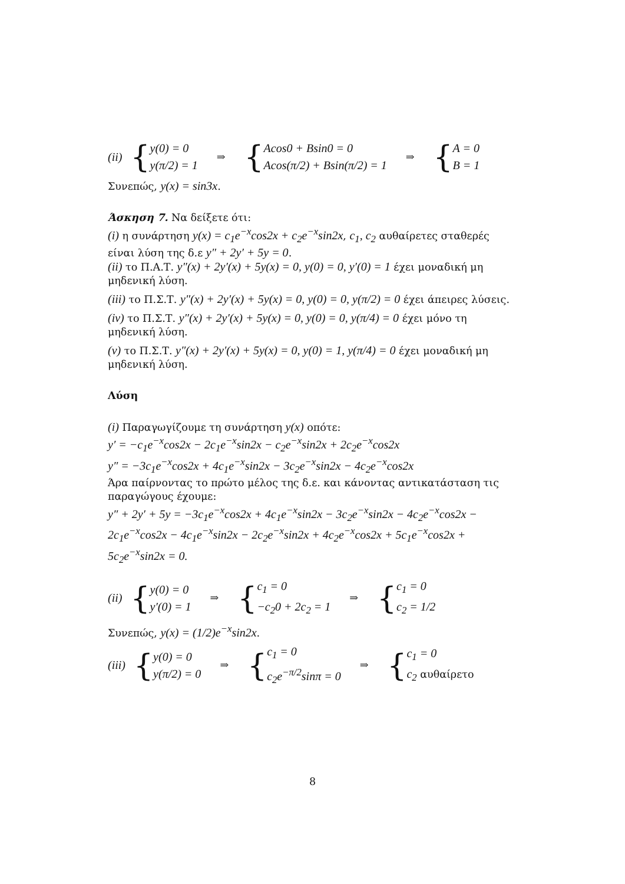(ii)
{
y(0) = 0
y(π/2) = 1
⇒
{
Acos0 + Bsin0 = 0
Acos(π/2) + Bsin(π/2) = 1
⇒
{
A = 0
B = 1
Συνεπώς, y(x) = sin3x.
Άσκηση 7. Να δείξετε ότι:
(i) η συνάρτηση y(x) = c<sub>1</sub>e<sup>−x</sup>cos2x + c<sub>2</sub>e<sup>−x</sup>sin2x, c<sub>1</sub>, c<sub>2</sub> αυθαίρετες σταθερές είναι λύση της δ.ε y″ + 2y′ + 5y = 0.
(ii) το Π.Α.Τ. y″(x) + 2y′(x) + 5y(x) = 0, y(0) = 0, y′(0) = 1 έχει μοναδική μη μηδενική λύση.
(iii) το Π.Σ.Τ. y″(x) + 2y′(x) + 5y(x) = 0, y(0) = 0, y(π/2) = 0 έχει άπειρες λύσεις.
(iv) το Π.Σ.Τ. y″(x) + 2y′(x) + 5y(x) = 0, y(0) = 0, y(π/4) = 0 έχει μόνο τη μηδενική λύση.
(v) το Π.Σ.Τ. y″(x) + 2y′(x) + 5y(x) = 0, y(0) = 1, y(π/4) = 0 έχει μοναδική μη μηδενική λύση.
Λύση
(i) Παραγωγίζουμε τη συνάρτηση y(x) οπότε:
y′ = −c<sub>1</sub>e<sup>−x</sup>cos2x − 2c<sub>1</sub>e<sup>−x</sup>sin2x − c<sub>2</sub>e<sup>−x</sup>sin2x + 2c<sub>2</sub>e<sup>−x</sup>cos2x
y″ = −3c<sub>1</sub>e<sup>−x</sup>cos2x + 4c<sub>1</sub>e<sup>−x</sup>sin2x − 3c<sub>2</sub>e<sup>−x</sup>sin2x − 4c<sub>2</sub>e<sup>−x</sup>cos2x
Άρα παίρνοντας το πρώτο μέλος της δ.ε. και κάνοντας αντικατάσταση τις παραγώγους έχουμε:
y″ + 2y′ + 5y = −3c<sub>1</sub>e<sup>−x</sup>cos2x + 4c<sub>1</sub>e<sup>−x</sup>sin2x − 3c<sub>2</sub>e<sup>−x</sup>sin2x − 4c<sub>2</sub>e<sup>−x</sup>cos2x − 2c<sub>1</sub>e<sup>−x</sup>cos2x − 4c<sub>1</sub>e<sup>−x</sup>sin2x − 2c<sub>2</sub>e<sup>−x</sup>sin2x + 4c<sub>2</sub>e<sup>−x</sup>cos2x + 5c<sub>1</sub>e<sup>−x</sup>cos2x + 5c<sub>2</sub>e<sup>−x</sup>sin2x = 0.
(ii)
{
y(0) = 0
y′(0) = 1
⇒
{
c<sub>1</sub> = 0
−c<sub>2</sub>0 + 2c<sub>2</sub> = 1
⇒
{
c<sub>1</sub> = 0
c<sub>2</sub> = 1/2
Συνεπώς, y(x) = (1/2)e<sup>−x</sup>sin2x.
(iii)
{
y(0) = 0
y(π/2) = 0
⇒
{
c<sub>1</sub> = 0
c<sub>2</sub>e<sup>−π/2</sup>sinπ = 0
⇒
{
c<sub>1</sub> = 0
c<sub>2</sub> αυθαίρετο
8